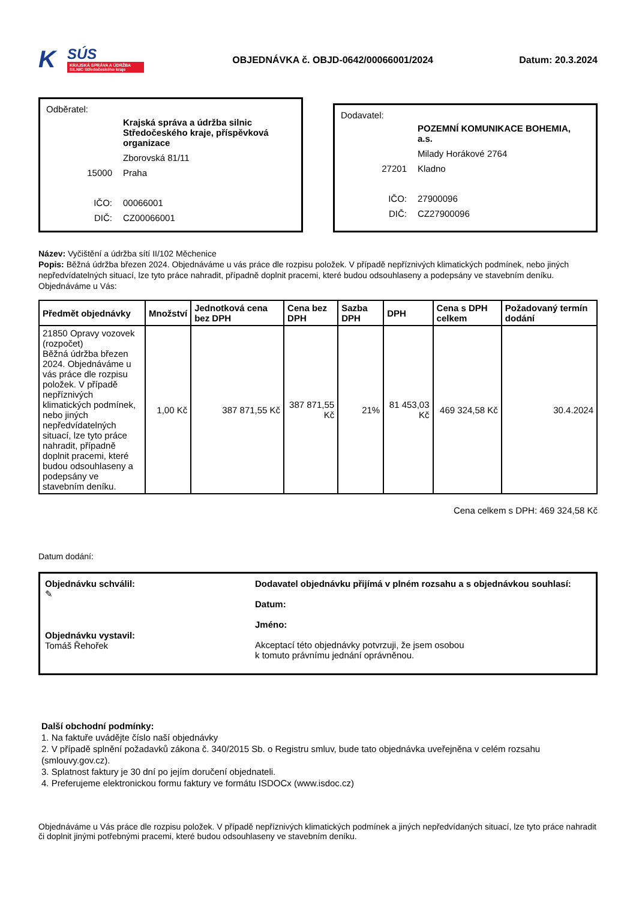K SÚS
KRAJSKÁ SPRÁVA A ÚDRŽBA SILNIC Středočeského kraje
OBJEDNÁVKA č. OBJD-0642/00066001/2024
Datum: 20.3.2024
Odběratel:
| | Krajská správa a údržba silnic Středočeského kraje, příspěvková organizace |
| | Zborovská 81/11 |
| 15000 | Praha |
| IČO: | 00066001 |
| DIČ: | CZ00066001 |
Dodavatel:
| | POZEMNÍ KOMUNIKACE BOHEMIA, a.s. |
| | Milady Horákové 2764 |
| 27201 | Kladno |
| IČO: | 27900096 |
| DIČ: | CZ27900096 |
Název: Vyčištění a údržba sítí II/102 Měchenice
Popis: Běžná údržba březen 2024. Objednáváme u vás práce dle rozpisu položek. V případě nepříznivých klimatických podmínek, nebo jiných nepředvídatelných situací, lze tyto práce nahradit, případně doplnit pracemi, které budou odsouhlaseny a podepsány ve stavebním deníku.
Objednáváme u Vás:
| Předmět objednávky | Množství | Jednotková cena bez DPH | Cena bez DPH | Sazba DPH | DPH | Cena s DPH celkem | Požadovaný termín dodání |
| --- | --- | --- | --- | --- | --- | --- | --- |
| 21850 Opravy vozovek (rozpočet) Běžná údržba březen 2024. Objednáváme u vás práce dle rozpisu položek. V případě nepříznivých klimatických podmínek, nebo jiných nepředvídatelných situací, lze tyto práce nahradit, případně doplnit pracemi, které budou odsouhlaseny a podepsány ve stavebním deníku. | 1,00 Kč | 387 871,55 Kč | 387 871,55 Kč | 21% | 81 453,03 Kč | 469 324,58 Kč | 30.4.2024 |
Cena celkem s DPH: 469 324,58 Kč
Datum dodání:
Objednávku schválil:
✎
Objednávku vystavil:
Tomáš Řehořek
Dodavatel objednávku přijímá v plném rozsahu a s objednávkou souhlasí:
Datum:
Jméno:
Akceptací této objednávky potvrzuji, že jsem osobou
k tomuto právnímu jednání oprávněnou.
Další obchodní podmínky:
1. Na faktuře uvádějte číslo naší objednávky
2. V případě splnění požadavků zákona č. 340/2015 Sb. o Registru smluv, bude tato objednávka uveřejněna v celém rozsahu (smlouvy.gov.cz).
3. Splatnost faktury je 30 dní po jejím doručení objednateli.
4. Preferujeme elektronickou formu faktury ve formátu ISDOCx (www.isdoc.cz)
Objednáváme u Vás práce dle rozpisu položek. V případě nepříznivých klimatických podmínek a jiných nepředvídaných situací, lze tyto práce nahradit či doplnit jinými potřebnými pracemi, které budou odsouhlaseny ve stavebním deníku.